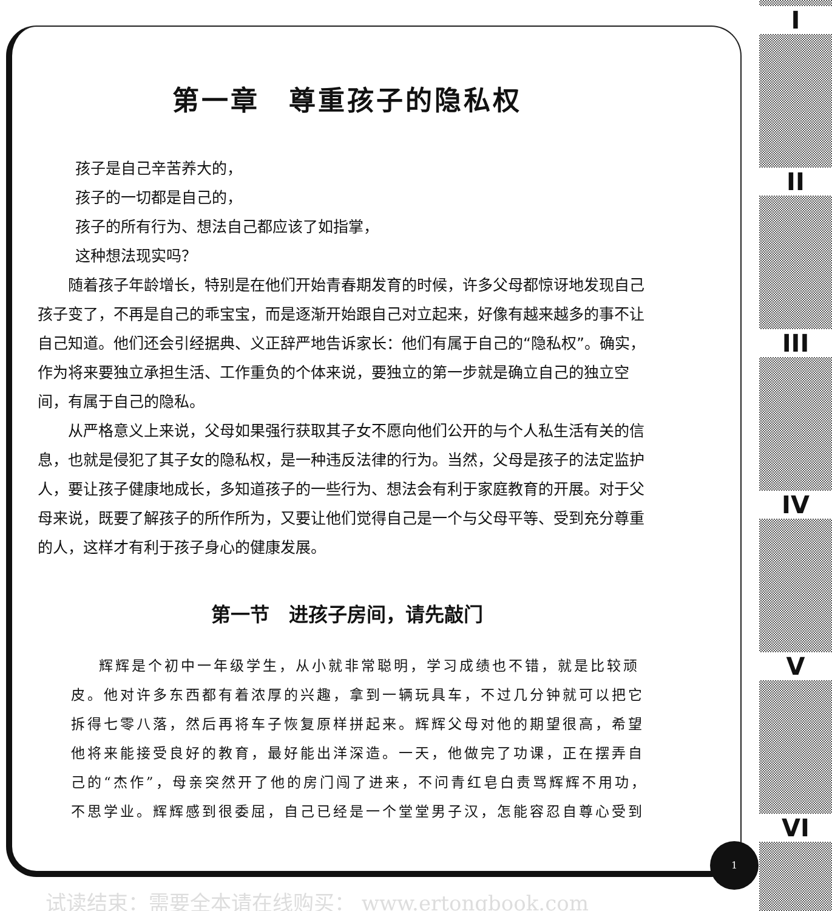I
II
III
IV
V
VI
第一章　尊重孩子的隐私权
孩子是自己辛苦养大的，
孩子的一切都是自己的，
孩子的所有行为、想法自己都应该了如指掌，
这种想法现实吗？
随着孩子年龄增长，特别是在他们开始青春期发育的时候，许多父母都惊讶地发现自己孩子变了，不再是自己的乖宝宝，而是逐渐开始跟自己对立起来，好像有越来越多的事不让自己知道。他们还会引经据典、义正辞严地告诉家长：他们有属于自己的“隐私权”。确实，作为将来要独立承担生活、工作重负的个体来说，要独立的第一步就是确立自己的独立空间，有属于自己的隐私。
从严格意义上来说，父母如果强行获取其子女不愿向他们公开的与个人私生活有关的信息，也就是侵犯了其子女的隐私权，是一种违反法律的行为。当然，父母是孩子的法定监护人，要让孩子健康地成长，多知道孩子的一些行为、想法会有利于家庭教育的开展。对于父母来说，既要了解孩子的所作所为，又要让他们觉得自己是一个与父母平等、受到充分尊重的人，这样才有利于孩子身心的健康发展。
第一节　进孩子房间，请先敲门
辉辉是个初中一年级学生，从小就非常聪明，学习成绩也不错，就是比较顽皮。他对许多东西都有着浓厚的兴趣，拿到一辆玩具车，不过几分钟就可以把它拆得七零八落，然后再将车子恢复原样拼起来。辉辉父母对他的期望很高，希望他将来能接受良好的教育，最好能出洋深造。一天，他做完了功课，正在摆弄自己的“杰作”，母亲突然开了他的房门闯了进来，不问青红皂白责骂辉辉不用功，不思学业。辉辉感到很委屈，自己已经是一个堂堂男子汉，怎能容忍自尊心受到
1
试读结束：需要全本请在线购买： www.ertongbook.com